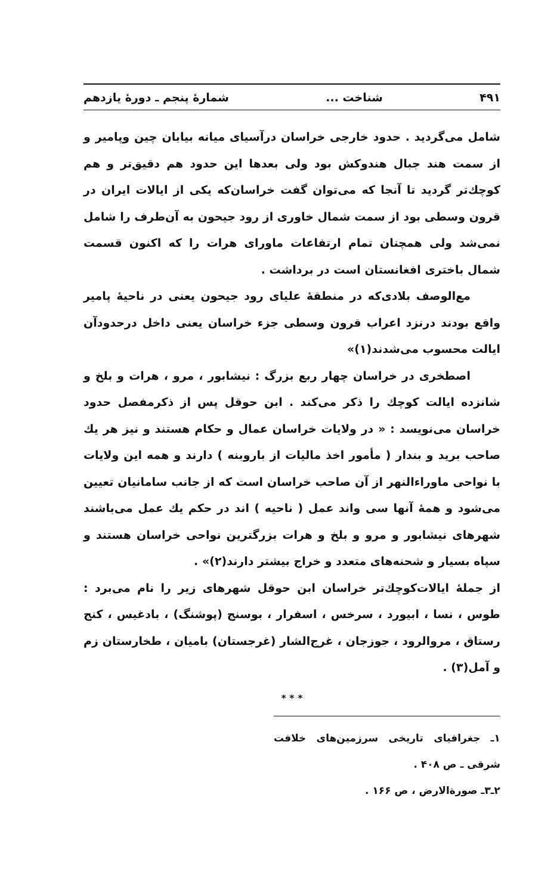۴۹۱ شناخت ... شمارهٔ پنجم ـ دورهٔ یازدهم
شامل می‌گردید . حدود خارجی خراسان درآسیای میانه بیابان چین وپامیر و از سمت هند جبال هندوکش بود ولی بعدها این حدود هم دقیق‌تر و هم کوچك‌تر گردید تا آنجا که می‌توان گفت خراسان‌که یکی از ایالات ایران در قرون وسطی بود از سمت شمال خاوری از رود جیحون به آن‌طرف را شامل نمی‌شد ولی همچنان تمام ارتفاعات ماورای هرات را که اکنون قسمت شمال باختری افغانستان است در برداشت .
مع‌الوصف بلادی‌که در منطقهٔ علیای رود جیحون یعنی در ناحیهٔ پامیر واقع بودند درنزد اعراب قرون وسطی جزء خراسان یعنی داخل درحدودآن ایالت محسوب می‌شدند(۱)»
اصطخری در خراسان چهار ربع بزرگ : نیشابور ، مرو ، هرات و بلخ و شانزده ایالت کوچك را ذکر می‌کند . ابن حوقل پس از ذکرمفصل حدود خراسان می‌نویسد : « در ولایات خراسان عمال و حکام هستند و نیز هر یك صاحب برید و بندار ( مأمور اخذ مالیات از باروبنه ) دارند و همه این ولایات با نواحی ماوراءالنهر از آن صاحب خراسان است که از جانب سامانیان تعیین می‌شود و همهٔ آنها سی واند عمل ( ناحیه ) اند در حکم یك عمل می‌باشند شهرهای نیشابور و مرو و بلخ و هرات بزرگترین نواحی خراسان هستند و سپاه بسیار و شحنه‌های متعدد و خراج بیشتر دارند(۲)» .
از جملهٔ ایالات‌کوچك‌تر خراسان ابن حوقل شهرهای زیر را نام می‌برد : طوس ، نسا ، ابیورد ، سرخس ، اسفرار ، بوسنج (پوشنگ) ، بادغیس ، کنج رستاق ، مروالرود ، جوزجان ، غرج‌الشار (غرجستان) بامیان ، طخارستان زم و آمل(۳) .
* * *
۱ـ جغرافیای تاریخی سرزمین‌های خلافت شرقی ـ ص ۴۰۸ .
۲ـ۳ـ صورةالارض ، ص ۱۶۶ .